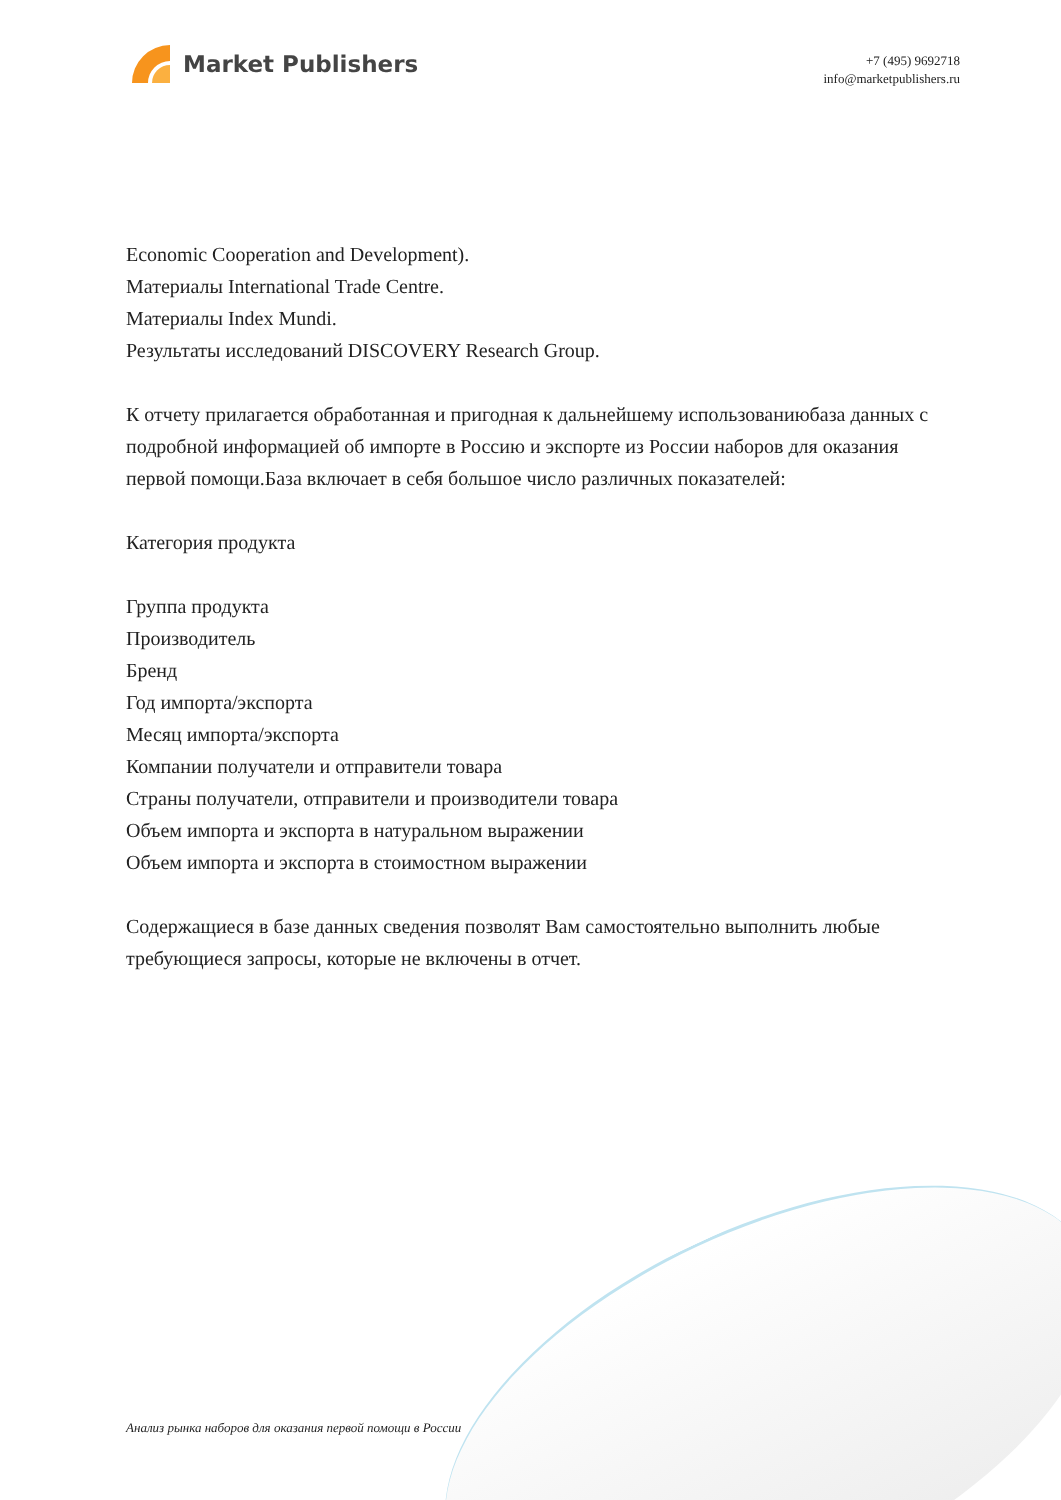Market Publishers
+7 (495) 9692718
info@marketpublishers.ru
Economic Cooperation and Development).
Материалы International Trade Centre.
Материалы Index Mundi.
Результаты исследований DISCOVERY Research Group.
К отчету прилагается обработанная и пригодная к дальнейшему использованиюбаза данных с подробной информацией об импорте в Россию и экспорте из России наборов для оказания первой помощи.База включает в себя большое число различных показателей:
Категория продукта
Группа продукта
Производитель
Бренд
Год импорта/экспорта
Месяц импорта/экспорта
Компании получатели и отправители товара
Страны получатели, отправители и производители товара
Объем импорта и экспорта в натуральном выражении
Объем импорта и экспорта в стоимостном выражении
Содержащиеся в базе данных сведения позволят Вам самостоятельно выполнить любые требующиеся запросы, которые не включены в отчет.
Анализ рынка наборов для оказания первой помощи в России